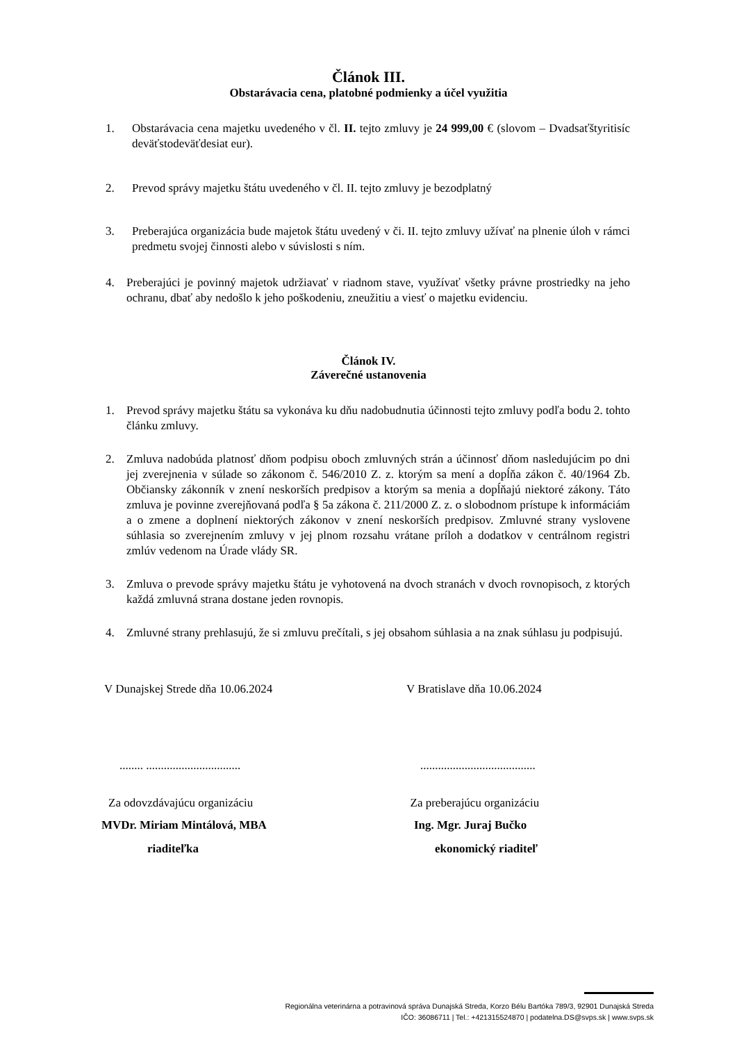Článok III.
Obstarávacia cena, platobné podmienky a účel využitia
1. Obstarávacia cena majetku uvedeného v čl. II. tejto zmluvy je 24 999,00 € (slovom – Dvadsaťštyritisíc deväťstodeväťdesiat eur).
2. Prevod správy majetku štátu uvedeného v čl. II. tejto zmluvy je bezodplatný
3. Preberajúca organizácia bude majetok štátu uvedený v či. II. tejto zmluvy užívať na plnenie úloh v rámci predmetu svojej činnosti alebo v súvislosti s ním.
4. Preberajúci je povinný majetok udržiavať v riadnom stave, využívať všetky právne prostriedky na jeho ochranu, dbať aby nedošlo k jeho poškodeniu, zneužitiu a viesť o majetku evidenciu.
Článok IV.
Záverečné ustanovenia
1. Prevod správy majetku štátu sa vykonáva ku dňu nadobudnutia účinnosti tejto zmluvy podľa bodu 2. tohto článku zmluvy.
2. Zmluva nadobúda platnosť dňom podpisu oboch zmluvných strán a účinnosť dňom nasledujúcim po dni jej zverejnenia v súlade so zákonom č. 546/2010 Z. z. ktorým sa mení a dopĺňa zákon č. 40/1964 Zb. Občiansky zákonník v znení neskorších predpisov a ktorým sa menia a dopĺňajú niektoré zákony. Táto zmluva je povinne zverejňovaná podľa § 5a zákona č. 211/2000 Z. z. o slobodnom prístupe k informáciám a o zmene a doplnení niektorých zákonov v znení neskorších predpisov. Zmluvné strany vyslovene súhlasia so zverejnením zmluvy v jej plnom rozsahu vrátane príloh a dodatkov v centrálnom registri zmlúv vedenom na Úrade vlády SR.
3. Zmluva o prevode správy majetku štátu je vyhotovená na dvoch stranách v dvoch rovnopisoch, z ktorých každá zmluvná strana dostane jeden rovnopis.
4. Zmluvné strany prehlasujú, že si zmluvu prečítali, s jej obsahom súhlasia a na znak súhlasu ju podpisujú.
V Dunajskej Strede dňa 10.06.2024
V Bratislave dňa 10.06.2024
........ ................................
.......................................
Za odovzdávajúcu organizáciu Za preberajúcu organizáciu
MVDr. Miriam Mintálová, MBA Ing. Mgr. Juraj Bučko
riaditeľka ekonomický riaditeľ
Regionálna veterinárna a potravinová správa Dunajská Streda, Korzo Bélu Bartóka 789/3, 92901 Dunajská Streda
IČO: 36086711 | Tel.: +421315524870 | podatelna.DS@svps.sk | www.svps.sk